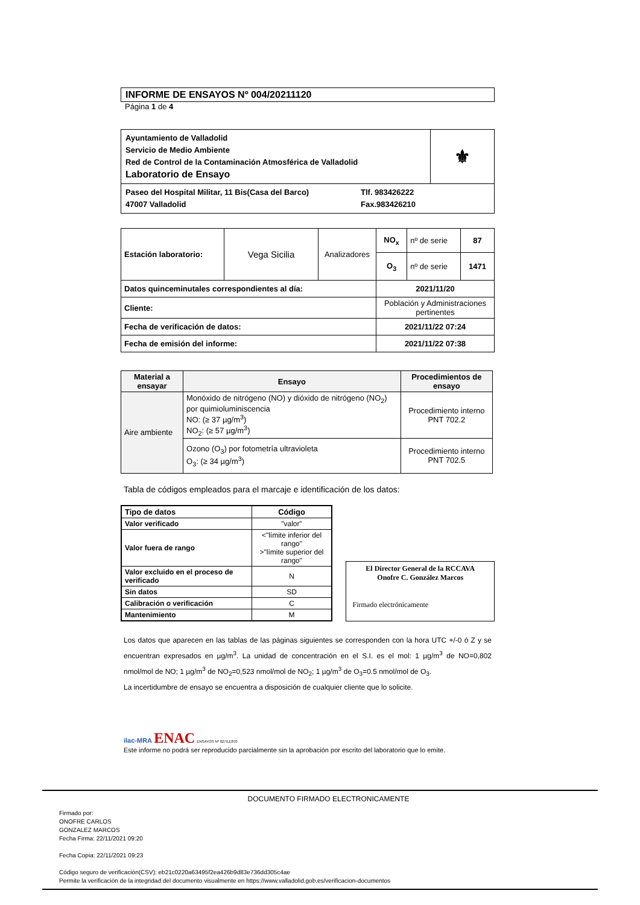INFORME DE ENSAYOS Nº 004/20211120
Página 1 de 4
| Ayuntamiento de Valladolid Servicio de Medio Ambiente Red de Control de la Contaminación Atmosférica de Valladolid Laboratorio de Ensayo | ⚜ |
| Paseo del Hospital Militar, 11 Bis(Casa del Barco) 47007 Valladolid Tlf. 983426222 Fax.983426210 | |
| Estación laboratorio: | Vega Sicilia | Analizadores | NO<sub>x</sub> | nº de serie | 87 |
| | | | O<sub>3</sub> | nº de serie | 1471 |
| Datos quinceminutales correspondientes al día: | | | 2021/11/20 | | |
| Cliente: | | | Población y Administraciones pertinentes | | |
| Fecha de verificación de datos: | | | 2021/11/22 07:24 | | |
| Fecha de emisión del informe: | | | 2021/11/22 07:38 | | |
| Material a ensayar | Ensayo | Procedimientos de ensayo |
| --- | --- | --- |
| Aire ambiente | Monóxido de nitrógeno (NO) y dióxido de nitrógeno (NO<sub>2</sub>) por quimioluminiscencia NO: (≥ 37 µg/m<sup>3</sup>) NO<sub>2</sub>: (≥ 57 µg/m<sup>3</sup>) | Procedimiento interno PNT 702.2 |
| | Ozono (O<sub>3</sub>) por fotometría ultravioleta O<sub>3</sub>: (≥ 34 µg/m<sup>3</sup>) | Procedimiento interno PNT 702.5 |
Tabla de códigos empleados para el marcaje e identificación de los datos:
| Tipo de datos | Código |
| --- | --- |
| Valor verificado | "valor" |
| Valor fuera de rango | <"límite inferior del rango" >"límite superior del rango" |
| Valor excluido en el proceso de verificado | N |
| Sin datos | SD |
| Calibración o verificación | C |
| Mantenimiento | M |
El Director General de la RCCAVA
Onofre C. González Marcos
Firmado electrónicamente
Los datos que aparecen en las tablas de las páginas siguientes se corresponden con la hora UTC +/-0 ó Z y se encuentran expresados en µg/m<sup>3</sup>. La unidad de concentración en el S.I. es el mol: 1 µg/m<sup>3</sup> de NO=0,802 nmol/mol de NO; 1 µg/m<sup>3</sup> de NO<sub>2</sub>=0,523 nmol/mol de NO<sub>2</sub>; 1 µg/m<sup>3</sup> de O<sub>3</sub>=0.5 nmol/mol de O<sub>3</sub>.
La incertidumbre de ensayo se encuentra a disposición de cualquier cliente que lo solicite.
ilac-MRA ENAC ENSAYOS Nº 627/LE870
Este informe no podrá ser reproducido parcialmente sin la aprobación por escrito del laboratorio que lo emite.
DOCUMENTO FIRMADO ELECTRONICAMENTE
Firmado por:
ONOFRE CARLOS
GONZALEZ MARCOS
Fecha Firma: 22/11/2021 09:20
Fecha Copia: 22/11/2021 09:23
Código seguro de verificación(CSV): eb21c0220a63495f2ea426b9d83e736dd305c4ae
Permite la verificación de la integridad del documento visualmente en https://www.valladolid.gob.es/verificacion-documentos